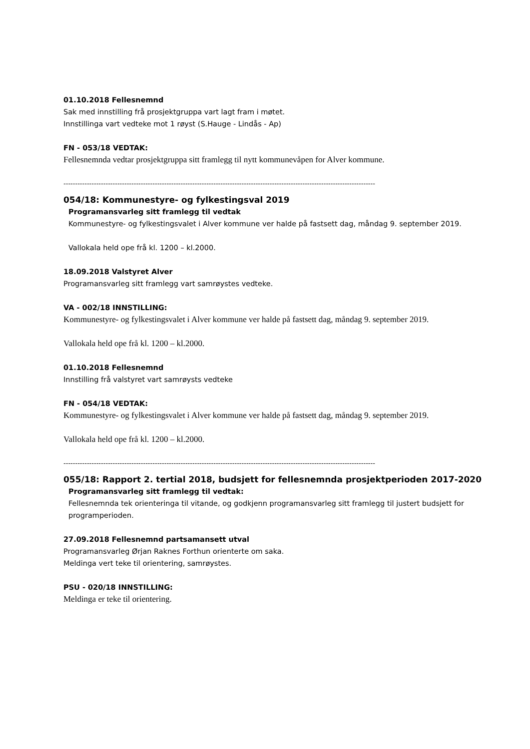01.10.2018 Fellesnemnd
Sak med innstilling frå prosjektgruppa vart lagt fram i møtet.
Innstillinga vart vedteke mot 1 røyst (S.Hauge - Lindås - Ap)
FN - 053/18 VEDTAK:
Fellesnemnda vedtar prosjektgruppa sitt framlegg til nytt kommunevåpen for Alver kommune.
-------------------------------------------------------------------------------------------------------------------------------------
054/18: Kommunestyre- og fylkestingsval 2019
Programansvarleg sitt framlegg til vedtak
Kommunestyre- og fylkestingsvalet i Alver kommune ver halde på fastsett dag, måndag 9. september 2019.
Vallokala held ope frå kl. 1200 – kl.2000.
18.09.2018 Valstyret Alver
Programansvarleg sitt framlegg vart samrøystes vedteke.
VA - 002/18 INNSTILLING:
Kommunestyre- og fylkestingsvalet i Alver kommune ver halde på fastsett dag, måndag 9. september 2019.
Vallokala held ope frå kl. 1200 – kl.2000.
01.10.2018 Fellesnemnd
Innstilling frå valstyret vart samrøysts vedteke
FN - 054/18 VEDTAK:
Kommunestyre- og fylkestingsvalet i Alver kommune ver halde på fastsett dag, måndag 9. september 2019.
Vallokala held ope frå kl. 1200 – kl.2000.
-------------------------------------------------------------------------------------------------------------------------------------
055/18: Rapport 2. tertial 2018, budsjett for fellesnemnda prosjektperioden 2017-2020
Programansvarleg sitt framlegg til vedtak:
Fellesnemnda tek orienteringa til vitande, og godkjenn programansvarleg sitt framlegg til justert budsjett for programperioden.
27.09.2018 Fellesnemnd partsamansett utval
Programansvarleg Ørjan Raknes Forthun orienterte om saka.
Meldinga vert teke til orientering, samrøystes.
PSU - 020/18 INNSTILLING:
Meldinga er teke til orientering.